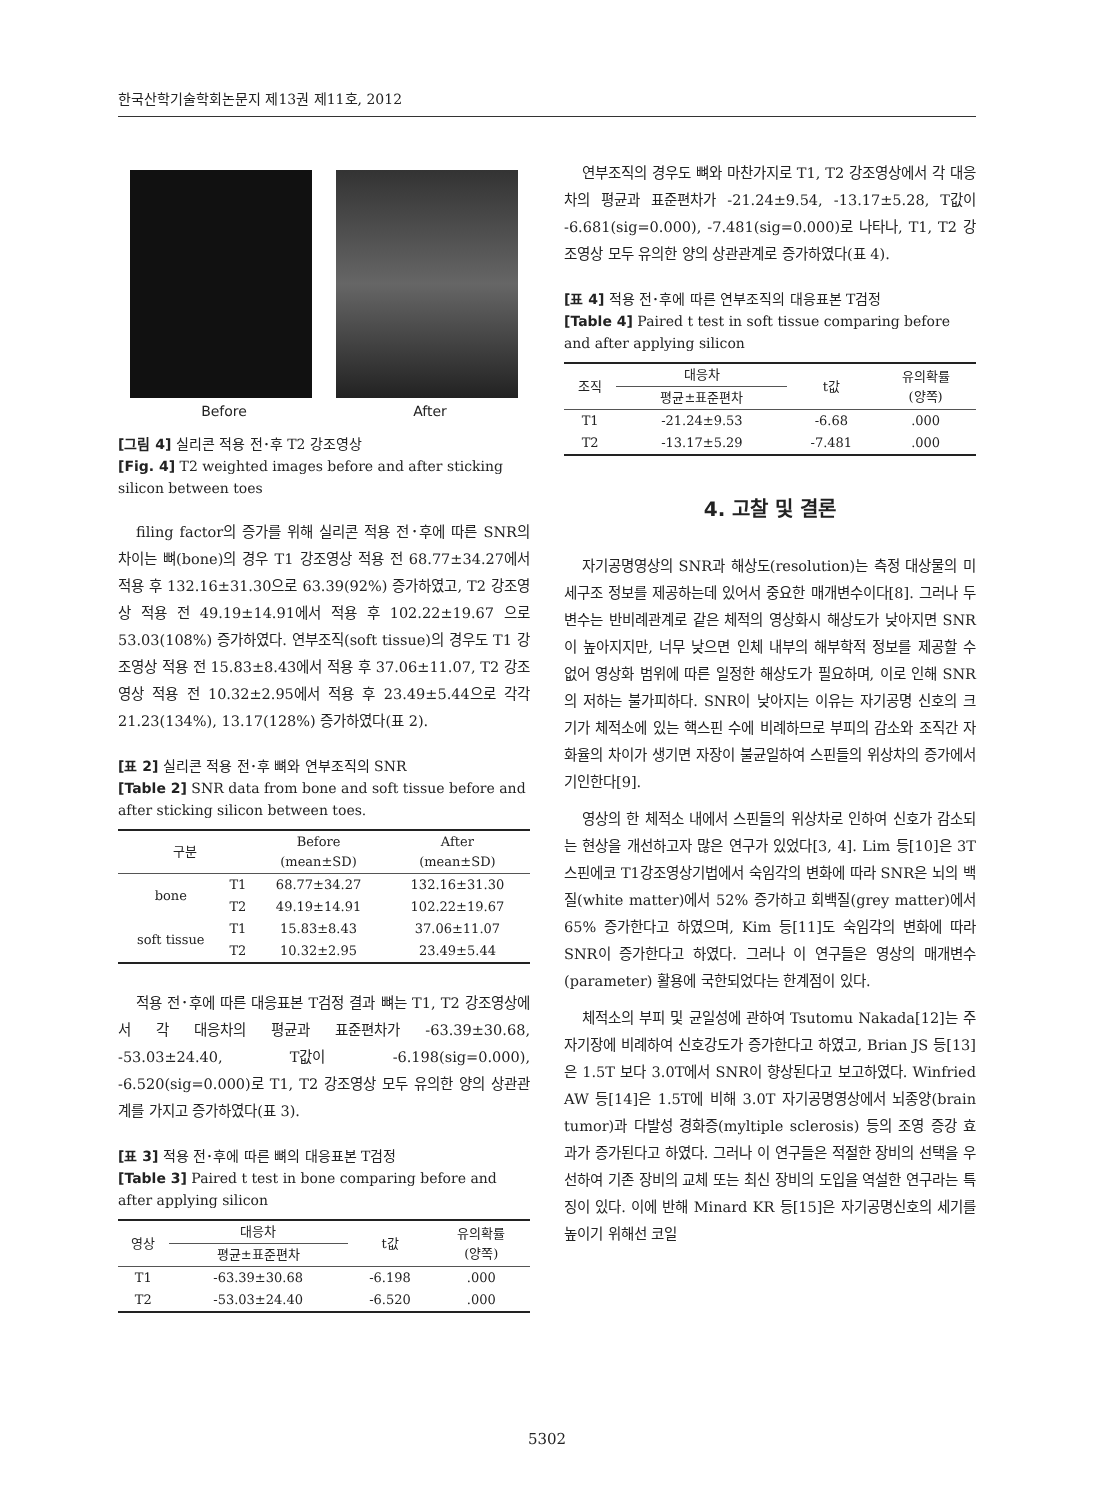한국산학기술학회논문지 제13권 제11호, 2012
Before After
[그림 4] 실리콘 적용 전･후 T2 강조영상
[Fig. 4] T2 weighted images before and after sticking silicon between toes
filing factor의 증가를 위해 실리콘 적용 전･후에 따른 SNR의 차이는 뼈(bone)의 경우 T1 강조영상 적용 전 68.77±34.27에서 적용 후 132.16±31.30으로 63.39(92%) 증가하였고, T2 강조영상 적용 전 49.19±14.91에서 적용 후 102.22±19.67 으로 53.03(108%) 증가하였다. 연부조직(soft tissue)의 경우도 T1 강조영상 적용 전 15.83±8.43에서 적용 후 37.06±11.07, T2 강조영상 적용 전 10.32±2.95에서 적용 후 23.49±5.44으로 각각 21.23(134%), 13.17(128%) 증가하였다(표 2).
[표 2] 실리콘 적용 전･후 뼈와 연부조직의 SNR
[Table 2] SNR data from bone and soft tissue before and after sticking silicon between toes.
| 구분 | | Before (mean±SD) | After (mean±SD) |
| --- | --- | --- | --- |
| bone | T1 | 68.77±34.27 | 132.16±31.30 |
| | T2 | 49.19±14.91 | 102.22±19.67 |
| soft tissue | T1 | 15.83±8.43 | 37.06±11.07 |
| | T2 | 10.32±2.95 | 23.49±5.44 |
적용 전･후에 따른 대응표본 T검정 결과 뼈는 T1, T2 강조영상에서 각 대응차의 평균과 표준편차가 -63.39±30.68, -53.03±24.40, T값이 -6.198(sig=0.000), -6.520(sig=0.000)로 T1, T2 강조영상 모두 유의한 양의 상관관계를 가지고 증가하였다(표 3).
[표 3] 적용 전･후에 따른 뼈의 대응표본 T검정
[Table 3] Paired t test in bone comparing before and after applying silicon
| 영상 | 대응차 | t값 | 유의확률 (양쪽) |
| --- | --- | --- | --- |
| | 평균±표준편차 | | |
| T1 | -63.39±30.68 | -6.198 | .000 |
| T2 | -53.03±24.40 | -6.520 | .000 |
연부조직의 경우도 뼈와 마찬가지로 T1, T2 강조영상에서 각 대응차의 평균과 표준편차가 -21.24±9.54, -13.17±5.28, T값이 -6.681(sig=0.000), -7.481(sig=0.000)로 나타나, T1, T2 강조영상 모두 유의한 양의 상관관계로 증가하였다(표 4).
[표 4] 적용 전･후에 따른 연부조직의 대응표본 T검정
[Table 4] Paired t test in soft tissue comparing before and after applying silicon
| 조직 | 대응차 | t값 | 유의확률 (양쪽) |
| --- | --- | --- | --- |
| | 평균±표준편차 | | |
| T1 | -21.24±9.53 | -6.68 | .000 |
| T2 | -13.17±5.29 | -7.481 | .000 |
4. 고찰 및 결론
자기공명영상의 SNR과 해상도(resolution)는 측정 대상물의 미세구조 정보를 제공하는데 있어서 중요한 매개변수이다[8]. 그러나 두 변수는 반비례관계로 같은 체적의 영상화시 해상도가 낮아지면 SNR이 높아지지만, 너무 낮으면 인체 내부의 해부학적 정보를 제공할 수 없어 영상화 범위에 따른 일정한 해상도가 필요하며, 이로 인해 SNR의 저하는 불가피하다. SNR이 낮아지는 이유는 자기공명 신호의 크기가 체적소에 있는 핵스핀 수에 비례하므로 부피의 감소와 조직간 자화율의 차이가 생기면 자장이 불균일하여 스핀들의 위상차의 증가에서 기인한다[9].
영상의 한 체적소 내에서 스핀들의 위상차로 인하여 신호가 감소되는 현상을 개선하고자 많은 연구가 있었다[3, 4]. Lim 등[10]은 3T 스핀에코 T1강조영상기법에서 숙임각의 변화에 따라 SNR은 뇌의 백질(white matter)에서 52% 증가하고 회백질(grey matter)에서 65% 증가한다고 하였으며, Kim 등[11]도 숙임각의 변화에 따라 SNR이 증가한다고 하였다. 그러나 이 연구들은 영상의 매개변수(parameter) 활용에 국한되었다는 한계점이 있다.
체적소의 부피 및 균일성에 관하여 Tsutomu Nakada[12]는 주자기장에 비례하여 신호강도가 증가한다고 하였고, Brian JS 등[13]은 1.5T 보다 3.0T에서 SNR이 향상된다고 보고하였다. Winfried AW 등[14]은 1.5T에 비해 3.0T 자기공명영상에서 뇌종양(brain tumor)과 다발성 경화증(myltiple sclerosis) 등의 조영 증강 효과가 증가된다고 하였다. 그러나 이 연구들은 적절한 장비의 선택을 우선하여 기존 장비의 교체 또는 최신 장비의 도입을 역설한 연구라는 특징이 있다. 이에 반해 Minard KR 등[15]은 자기공명신호의 세기를 높이기 위해선 코일
5302